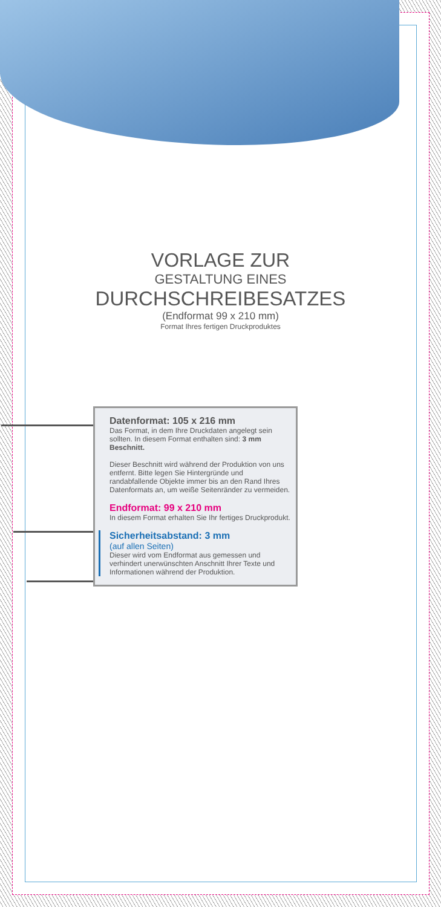VORLAGE ZUR
GESTALTUNG EINES
DURCHSCHREIBESATZES
(Endformat 99 x 210 mm)
Format Ihres fertigen Druckproduktes
Datenformat: 105 x 216 mm
Das Format, in dem Ihre Druckdaten angelegt sein sollten. In diesem Format enthalten sind: 3 mm Beschnitt.
Dieser Beschnitt wird während der Produktion von uns entfernt. Bitte legen Sie Hintergründe und randabfallende Objekte immer bis an den Rand Ihres Datenformats an, um weiße Seitenränder zu vermeiden.
Endformat: 99 x 210 mm
In diesem Format erhalten Sie Ihr fertiges Druckprodukt.
Sicherheitsabstand: 3 mm
(auf allen Seiten)
Dieser wird vom Endformat aus gemessen und verhindert unerwünschten Anschnitt Ihrer Texte und Informationen während der Produktion.